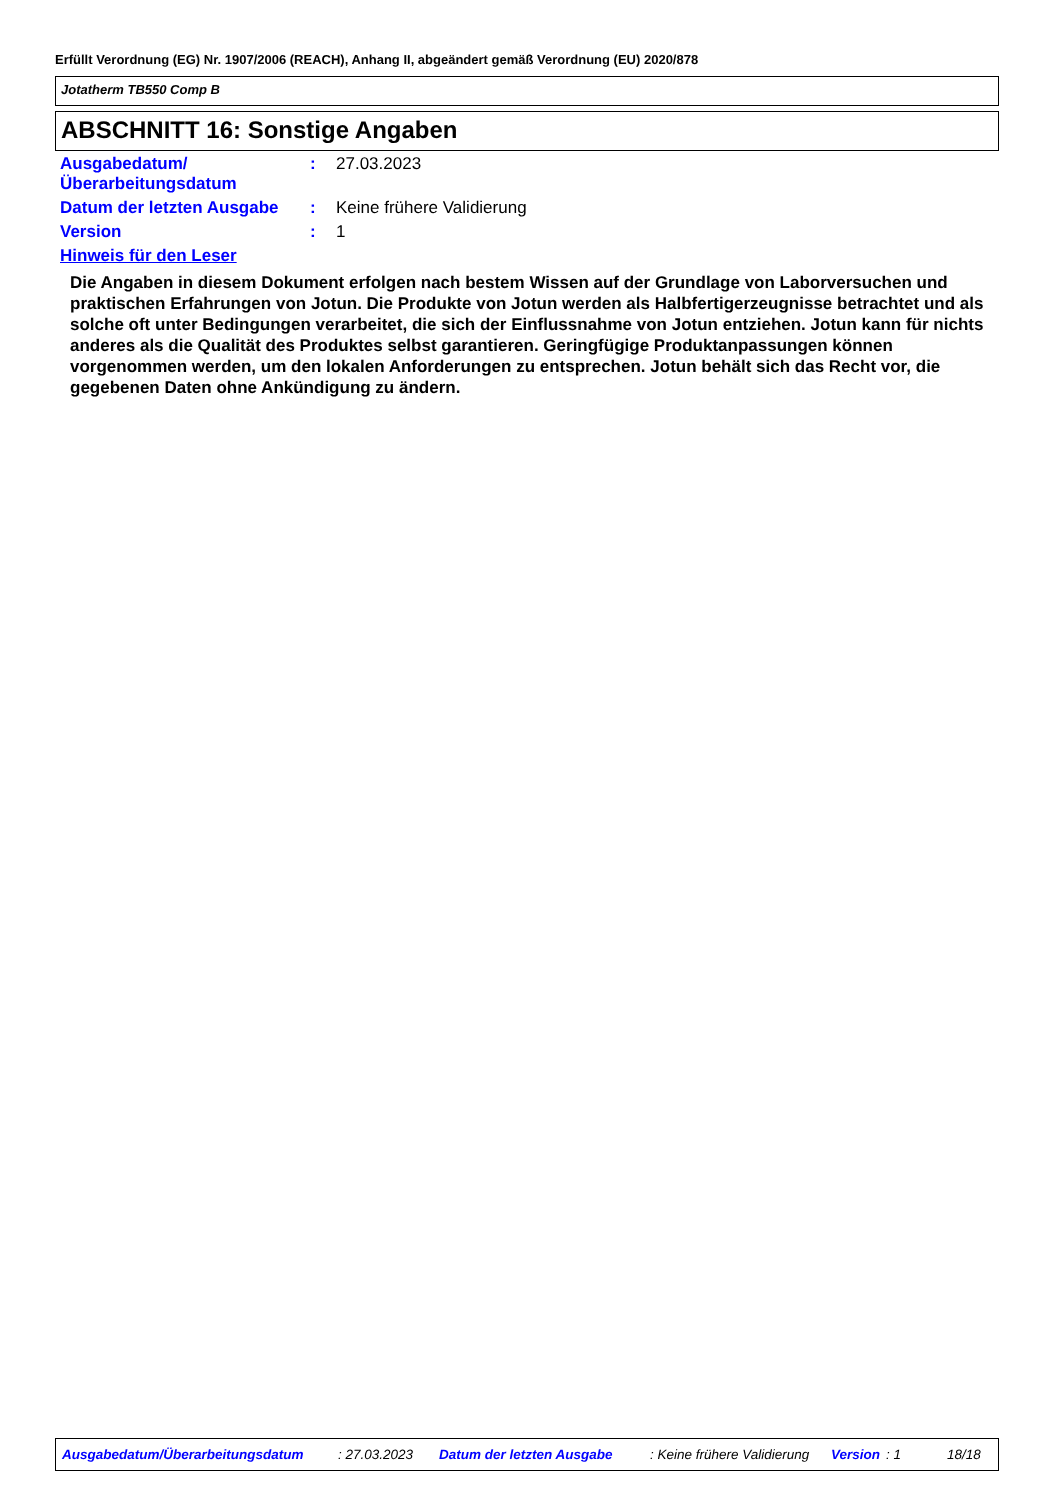Erfüllt Verordnung (EG) Nr. 1907/2006 (REACH), Anhang II, abgeändert gemäß Verordnung (EU) 2020/878
Jotatherm TB550 Comp B
ABSCHNITT 16: Sonstige Angaben
Ausgabedatum/ Überarbeitungsdatum
: 27.03.2023
Datum der letzten Ausgabe
: Keine frühere Validierung
Version : 1
Hinweis für den Leser
Die Angaben in diesem Dokument erfolgen nach bestem Wissen auf der Grundlage von Laborversuchen und praktischen Erfahrungen von Jotun. Die Produkte von Jotun werden als Halbfertigerzeugnisse betrachtet und als solche oft unter Bedingungen verarbeitet, die sich der Einflussnahme von Jotun entziehen. Jotun kann für nichts anderes als die Qualität des Produktes selbst garantieren. Geringfügige Produktanpassungen können vorgenommen werden, um den lokalen Anforderungen zu entsprechen. Jotun behält sich das Recht vor, die gegebenen Daten ohne Ankündigung zu ändern.
Ausgabedatum/Überarbeitungsdatum: 27.03.2023 Datum der letzten Ausgabe: Keine frühere Validierung Version: 1 18/18